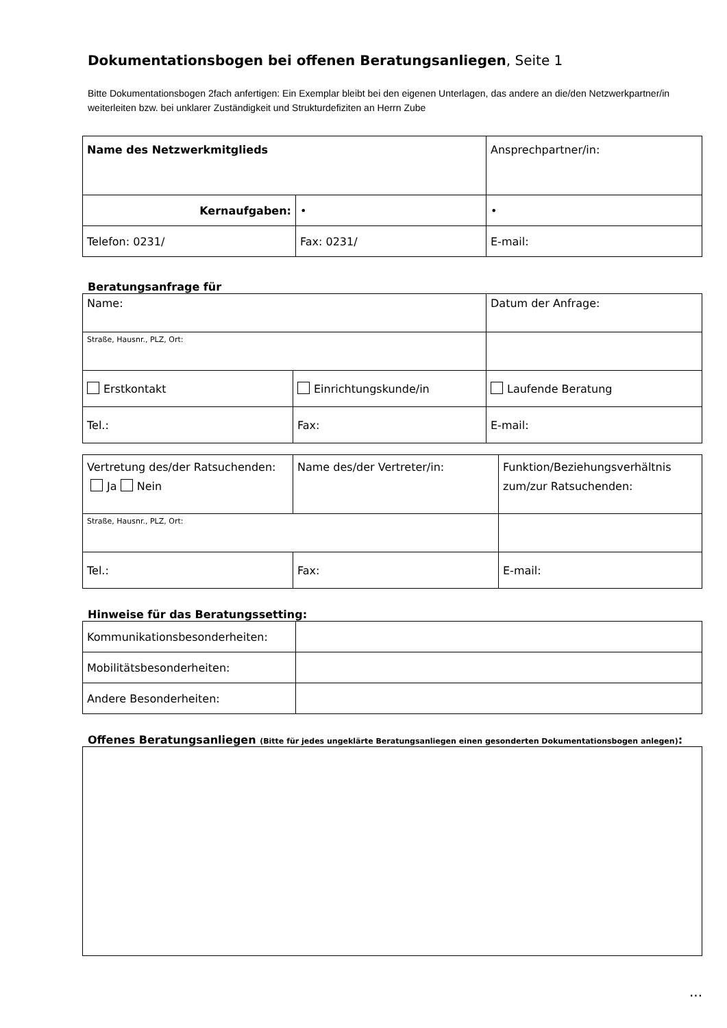Dokumentationsbogen bei offenen Beratungsanliegen, Seite 1
Bitte Dokumentationsbogen 2fach anfertigen: Ein Exemplar bleibt bei den eigenen Unterlagen, das andere an die/den Netzwerkpartner/in weiterleiten bzw. bei unklarer Zuständigkeit und Strukturdefiziten an Herrn Zube
| Name des Netzwerkmitglieds | | Ansprechpartner/in: |
| Kernaufgaben: | • | • |
| Telefon: 0231/ | Fax: 0231/ | E-mail: |
Beratungsanfrage für
| Name: | | Datum der Anfrage: |
| Straße, Hausnr., PLZ, Ort: | | |
| Erstkontakt | Einrichtungskunde/in | Laufende Beratung |
| Tel.: | Fax: | E-mail: |
| Vertretung des/der Ratsuchenden: Ja Nein | Name des/der Vertreter/in: | Funktion/Beziehungsverhältnis zum/zur Ratsuchenden: |
| Straße, Hausnr., PLZ, Ort: | | |
| Tel.: | Fax: | E-mail: |
Hinweise für das Beratungssetting:
| Kommunikationsbesonderheiten: | |
| Mobilitätsbesonderheiten: | |
| Andere Besonderheiten: | |
Offenes Beratungsanliegen (Bitte für jedes ungeklärte Beratungsanliegen einen gesonderten Dokumentationsbogen anlegen):
...